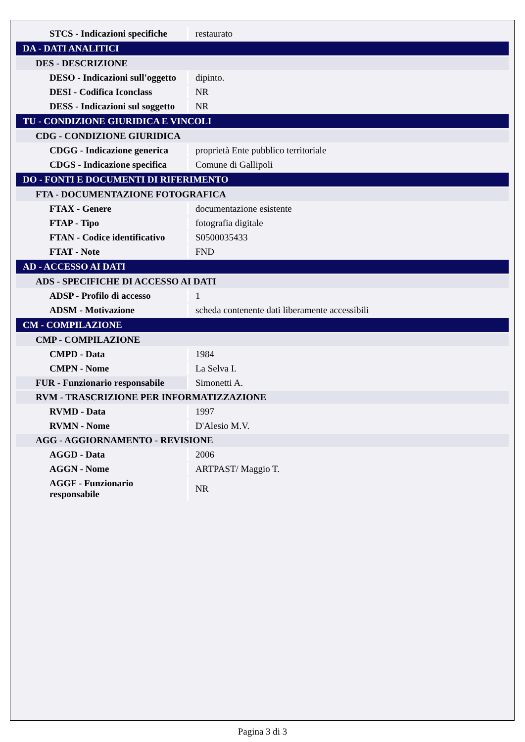| STCS - Indicazioni specifiche | restaurato |
| DA - DATI ANALITICI | |
| DES - DESCRIZIONE | |
| DESO - Indicazioni sull'oggetto | dipinto. |
| DESI - Codifica Iconclass | NR |
| DESS - Indicazioni sul soggetto | NR |
| TU - CONDIZIONE GIURIDICA E VINCOLI | |
| CDG - CONDIZIONE GIURIDICA | |
| CDGG - Indicazione generica | proprietà Ente pubblico territoriale |
| CDGS - Indicazione specifica | Comune di Gallipoli |
| DO - FONTI E DOCUMENTI DI RIFERIMENTO | |
| FTA - DOCUMENTAZIONE FOTOGRAFICA | |
| FTAX - Genere | documentazione esistente |
| FTAP - Tipo | fotografia digitale |
| FTAN - Codice identificativo | S0500035433 |
| FTAT - Note | FND |
| AD - ACCESSO AI DATI | |
| ADS - SPECIFICHE DI ACCESSO AI DATI | |
| ADSP - Profilo di accesso | 1 |
| ADSM - Motivazione | scheda contenente dati liberamente accessibili |
| CM - COMPILAZIONE | |
| CMP - COMPILAZIONE | |
| CMPD - Data | 1984 |
| CMPN - Nome | La Selva I. |
| FUR - Funzionario responsabile | Simonetti A. |
| RVM - TRASCRIZIONE PER INFORMATIZZAZIONE | |
| RVMD - Data | 1997 |
| RVMN - Nome | D'Alesio M.V. |
| AGG - AGGIORNAMENTO - REVISIONE | |
| AGGD - Data | 2006 |
| AGGN - Nome | ARTPAST/ Maggio T. |
| AGGF - Funzionario responsabile | NR |
Pagina 3 di 3